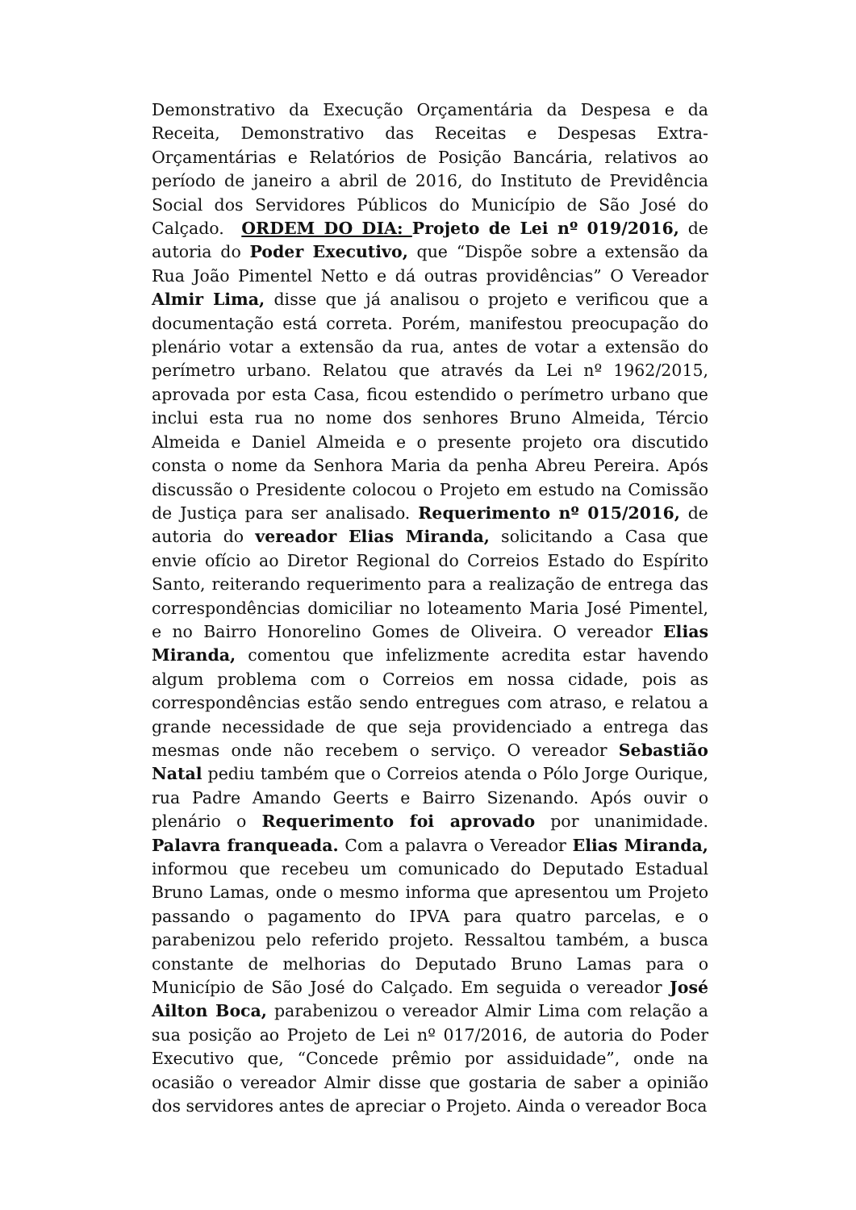Demonstrativo da Execução Orçamentária da Despesa e da Receita, Demonstrativo das Receitas e Despesas Extra-Orçamentárias e Relatórios de Posição Bancária, relativos ao período de janeiro a abril de 2016, do Instituto de Previdência Social dos Servidores Públicos do Município de São José do Calçado. ORDEM DO DIA: Projeto de Lei nº 019/2016, de autoria do Poder Executivo, que “Dispõe sobre a extensão da Rua João Pimentel Netto e dá outras providências” O Vereador Almir Lima, disse que já analisou o projeto e verificou que a documentação está correta. Porém, manifestou preocupação do plenário votar a extensão da rua, antes de votar a extensão do perímetro urbano. Relatou que através da Lei nº 1962/2015, aprovada por esta Casa, ficou estendido o perímetro urbano que inclui esta rua no nome dos senhores Bruno Almeida, Tércio Almeida e Daniel Almeida e o presente projeto ora discutido consta o nome da Senhora Maria da penha Abreu Pereira. Após discussão o Presidente colocou o Projeto em estudo na Comissão de Justiça para ser analisado. Requerimento nº 015/2016, de autoria do vereador Elias Miranda, solicitando a Casa que envie ofício ao Diretor Regional do Correios Estado do Espírito Santo, reiterando requerimento para a realização de entrega das correspondências domiciliar no loteamento Maria José Pimentel, e no Bairro Honorelino Gomes de Oliveira. O vereador Elias Miranda, comentou que infelizmente acredita estar havendo algum problema com o Correios em nossa cidade, pois as correspondências estão sendo entregues com atraso, e relatou a grande necessidade de que seja providenciado a entrega das mesmas onde não recebem o serviço. O vereador Sebastião Natal pediu também que o Correios atenda o Pólo Jorge Ourique, rua Padre Amando Geerts e Bairro Sizenando. Após ouvir o plenário o Requerimento foi aprovado por unanimidade. Palavra franqueada. Com a palavra o Vereador Elias Miranda, informou que recebeu um comunicado do Deputado Estadual Bruno Lamas, onde o mesmo informa que apresentou um Projeto passando o pagamento do IPVA para quatro parcelas, e o parabenizou pelo referido projeto. Ressaltou também, a busca constante de melhorias do Deputado Bruno Lamas para o Município de São José do Calçado. Em seguida o vereador José Ailton Boca, parabenizou o vereador Almir Lima com relação a sua posição ao Projeto de Lei nº 017/2016, de autoria do Poder Executivo que, “Concede prêmio por assiduidade”, onde na ocasião o vereador Almir disse que gostaria de saber a opinião dos servidores antes de apreciar o Projeto. Ainda o vereador Boca